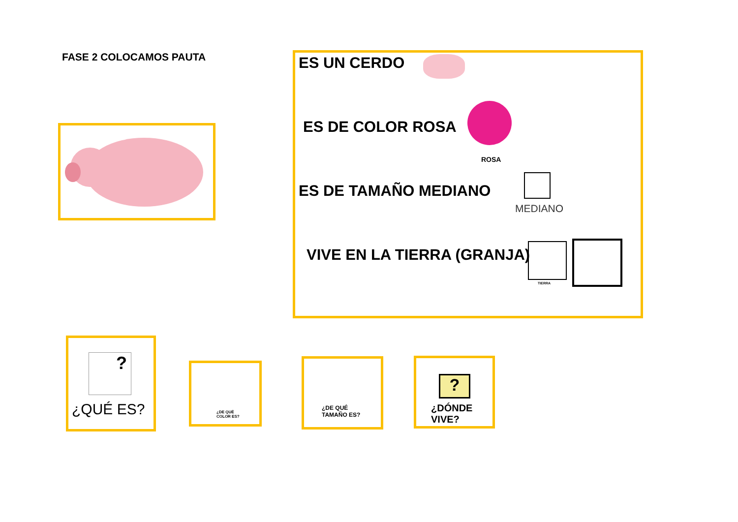FASE 2 COLOCAMOS PAUTA ES UN CERDO
ES DE COLOR ROSA
ROSA
ES DE TAMAÑO MEDIANO
MEDIANO
VIVE EN LA TIERRA (GRANJA)
TIERRA
?
¿QUÉ ES?
¿DE QUÉ
COLOR ES?
¿DE QUÉ
TAMAÑO ES?
?
¿DÓNDE
VIVE?